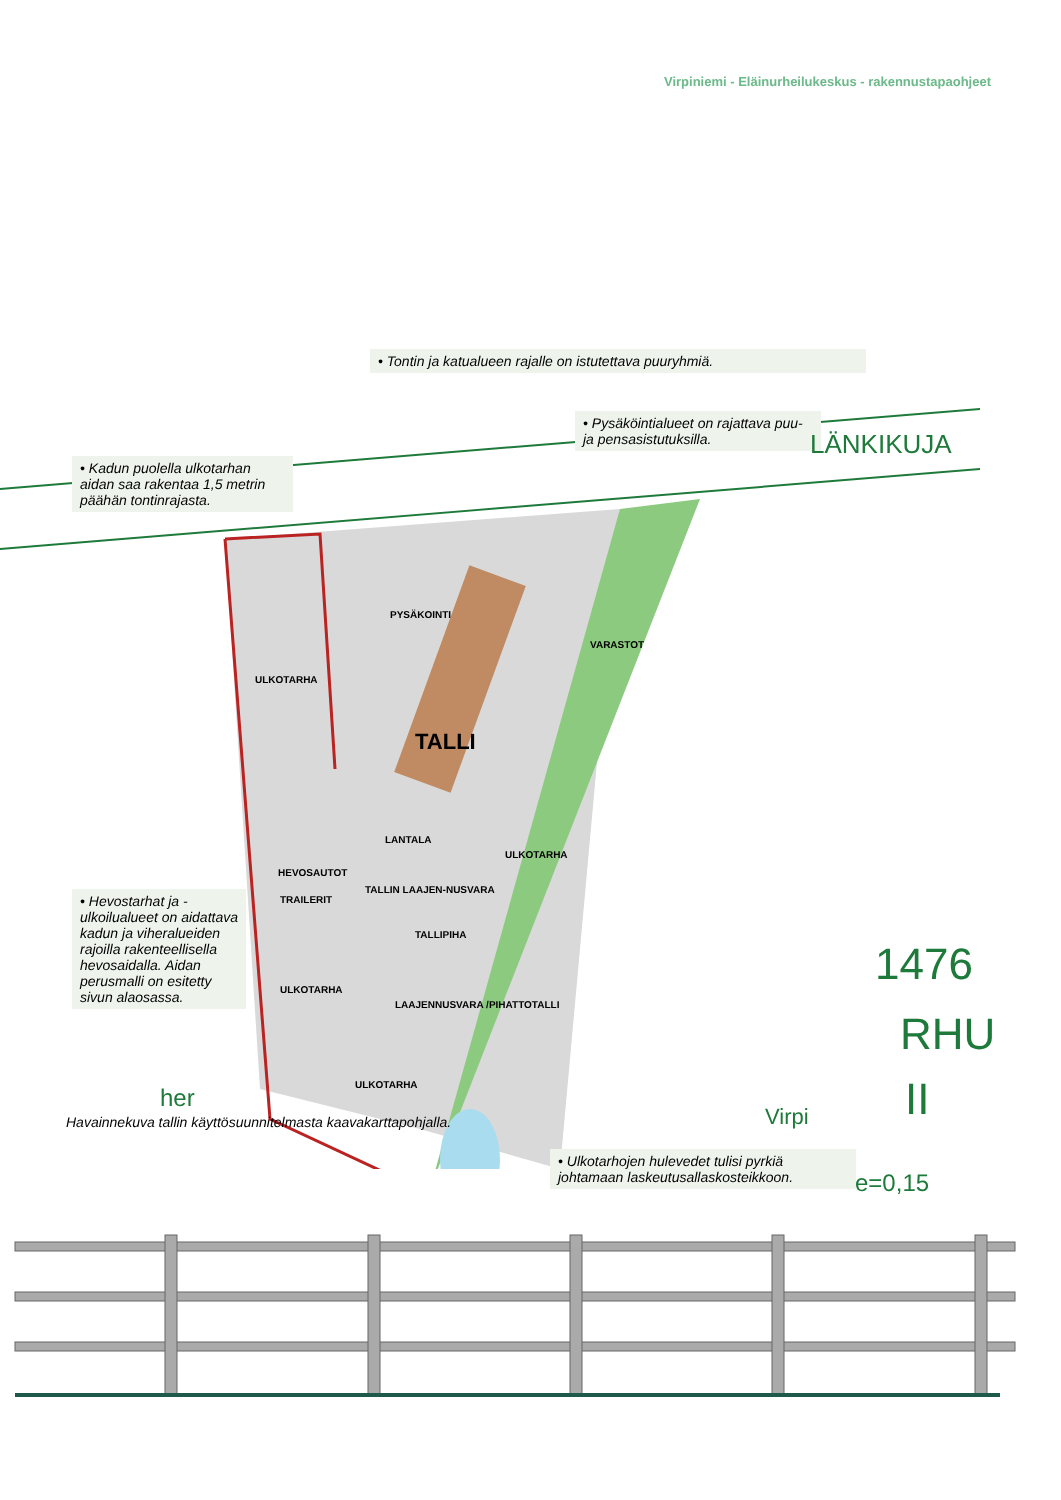Virpiniemi - Eläinurheilukeskus - rakennustapaohjeet
• Tontin ja katualueen rajalle on istutettava puuryhmiä.
• Pysäköintialueet on rajattava puu- ja pensasistutuksilla.
• Kadun puolella ulkotarhan aidan saa rakentaa 1,5 metrin päähän tontinrajasta.
• Hevostarhat ja -ulkoilualueet on aidattava kadun ja viheralueiden rajoilla rakenteellisella hevosaidalla. Aidan perusmalli on esitetty sivun alaosassa.
• Ulkotarhojen hulevedet tulisi pyrkiä johtamaan laskeutusallaskosteikkoon.
PYSÄKOINTI
ULKOTARHA
TALLI
VARASTOT
LANTALA
HEVOSAUTOT
TRAILERIT
TALLIN LAAJEN-NUSVARA
TALLIPIHA
ULKOTARHA
ULKOTARHA
LAAJENNUSVARA /PIHATTOTALLI
ULKOTARHA
LÄNKIKUJA
1476
RHU
II Virpi
e=0,15
her
Havainnekuva tallin käyttösuunnitelmasta kaavakarttapohjalla.